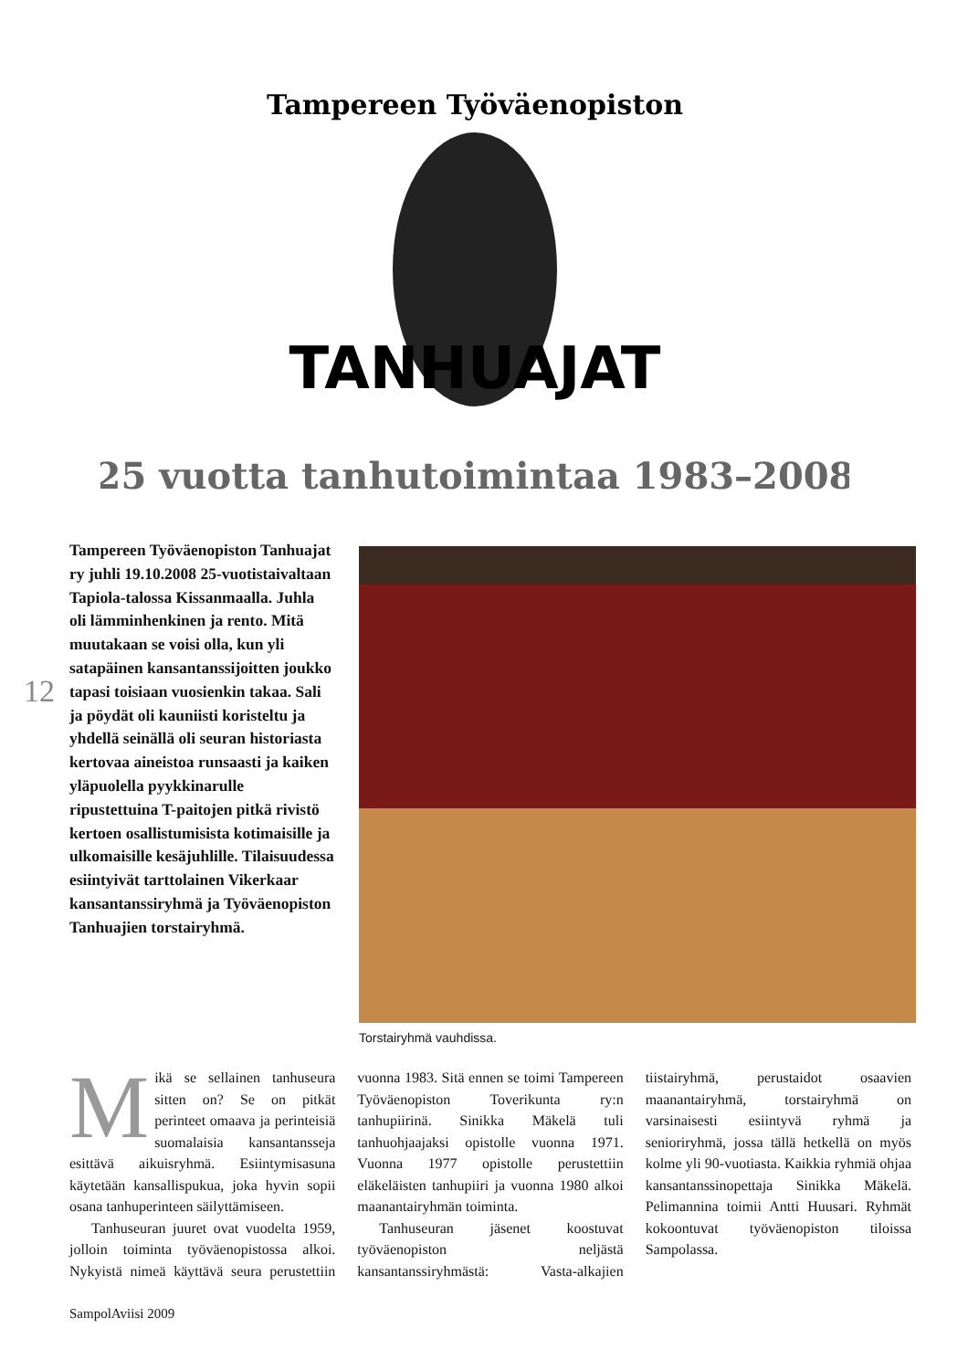Tampereen Työväenopiston
TANHUAJAT
25 vuotta tanhutoimintaa 1983–2008
Tampereen Työväenopiston Tanhuajat ry juhli 19.10.2008 25-vuotistaivaltaan Tapiola-talossa Kissanmaalla. Juhla oli lämminhenkinen ja rento. Mitä muutakaan se voisi olla, kun yli satapäinen kansantanssijoitten joukko tapasi toisiaan vuosienkin takaa. Sali ja pöydät oli kauniisti koristeltu ja yhdellä seinällä oli seuran historiasta kertovaa aineistoa runsaasti ja kaiken yläpuolella pyykkinarulle ripustettuina T-paitojen pitkä rivistö kertoen osallistumisista kotimaisille ja ulkomaisille kesäjuhlille. Tilaisuudessa esiintyivät tarttolainen Vikerkaar kansantanssiryhmä ja Työväenopiston Tanhuajien torstairyhmä.
12
Torstairyhmä vauhdissa.
Mikä se sellainen tanhuseura sitten on? Se on pitkät perinteet omaava ja perinteisiä suomalaisia kansantansseja esittävä aikuisryhmä. Esiintymisasuna käytetään kansallispukua, joka hyvin sopii osana tanhuperinteen säilyttämiseen.
Tanhuseuran juuret ovat vuodelta 1959, jolloin toiminta työväenopistossa alkoi. Nykyistä nimeä käyttävä seura perustettiin vuonna 1983. Sitä ennen se toimi Tampereen Työväenopiston Toverikunta ry:n tanhupiirinä. Sinikka Mäkelä tuli tanhuohjaajaksi opistolle vuonna 1971. Vuonna 1977 opistolle perustettiin eläkeläisten tanhupiiri ja vuonna 1980 alkoi maanantairyhmän toiminta.
Tanhuseuran jäsenet koostuvat työväenopiston neljästä kansantanssiryhmästä: Vasta-alkajien tiistairyhmä, perustaidot osaavien maanantairyhmä, torstairyhmä on varsinaisesti esiintyvä ryhmä ja senioriryhmä, jossa tällä hetkellä on myös kolme yli 90-vuotiasta. Kaikkia ryhmiä ohjaa kansantanssinopettaja Sinikka Mäkelä. Pelimannina toimii Antti Huusari. Ryhmät kokoontuvat työväenopiston tiloissa Sampolassa.
SampolAviisi 2009